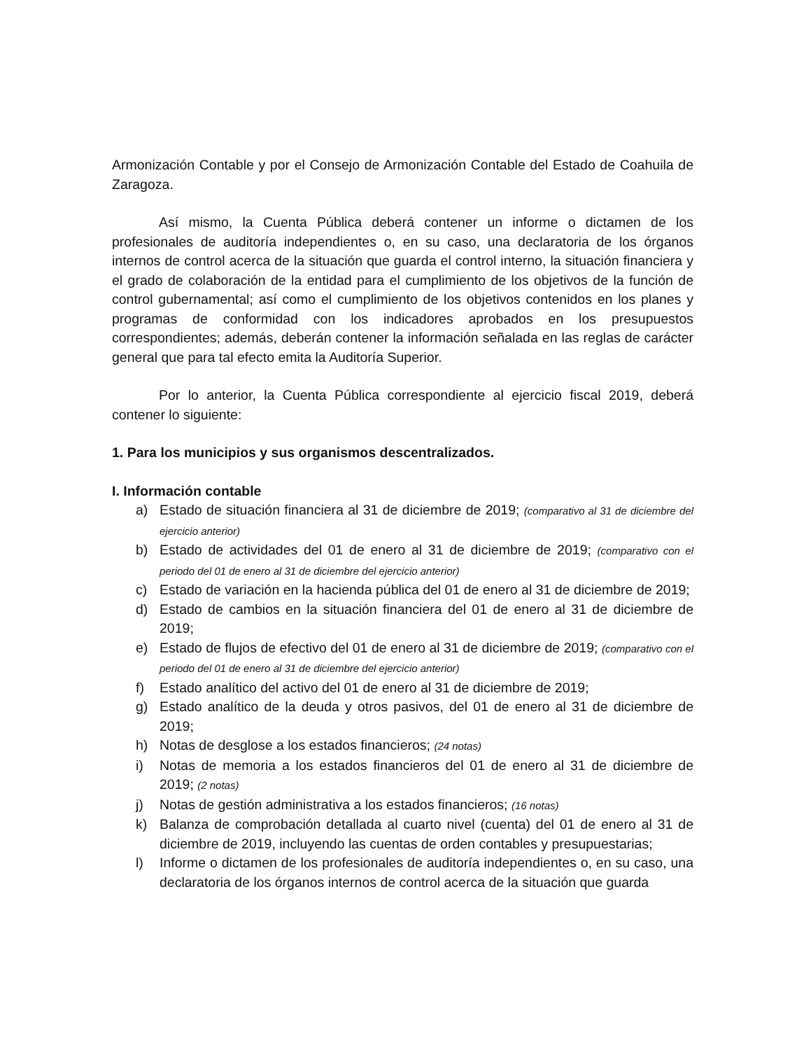Armonización Contable y por el Consejo de Armonización Contable del Estado de Coahuila de Zaragoza.
Así mismo, la Cuenta Pública deberá contener un informe o dictamen de los profesionales de auditoría independientes o, en su caso, una declaratoria de los órganos internos de control acerca de la situación que guarda el control interno, la situación financiera y el grado de colaboración de la entidad para el cumplimiento de los objetivos de la función de control gubernamental; así como el cumplimiento de los objetivos contenidos en los planes y programas de conformidad con los indicadores aprobados en los presupuestos correspondientes; además, deberán contener la información señalada en las reglas de carácter general que para tal efecto emita la Auditoría Superior.
Por lo anterior, la Cuenta Pública correspondiente al ejercicio fiscal 2019, deberá contener lo siguiente:
1. Para los municipios y sus organismos descentralizados.
I. Información contable
a) Estado de situación financiera al 31 de diciembre de 2019; (comparativo al 31 de diciembre del ejercicio anterior)
b) Estado de actividades del 01 de enero al 31 de diciembre de 2019; (comparativo con el periodo del 01 de enero al 31 de diciembre del ejercicio anterior)
c) Estado de variación en la hacienda pública del 01 de enero al 31 de diciembre de 2019;
d) Estado de cambios en la situación financiera del 01 de enero al 31 de diciembre de 2019;
e) Estado de flujos de efectivo del 01 de enero al 31 de diciembre de 2019; (comparativo con el periodo del 01 de enero al 31 de diciembre del ejercicio anterior)
f) Estado analítico del activo del 01 de enero al 31 de diciembre de 2019;
g) Estado analítico de la deuda y otros pasivos, del 01 de enero al 31 de diciembre de 2019;
h) Notas de desglose a los estados financieros; (24 notas)
i) Notas de memoria a los estados financieros del 01 de enero al 31 de diciembre de 2019; (2 notas)
j) Notas de gestión administrativa a los estados financieros; (16 notas)
k) Balanza de comprobación detallada al cuarto nivel (cuenta) del 01 de enero al 31 de diciembre de 2019, incluyendo las cuentas de orden contables y presupuestarias;
l) Informe o dictamen de los profesionales de auditoría independientes o, en su caso, una declaratoria de los órganos internos de control acerca de la situación que guarda